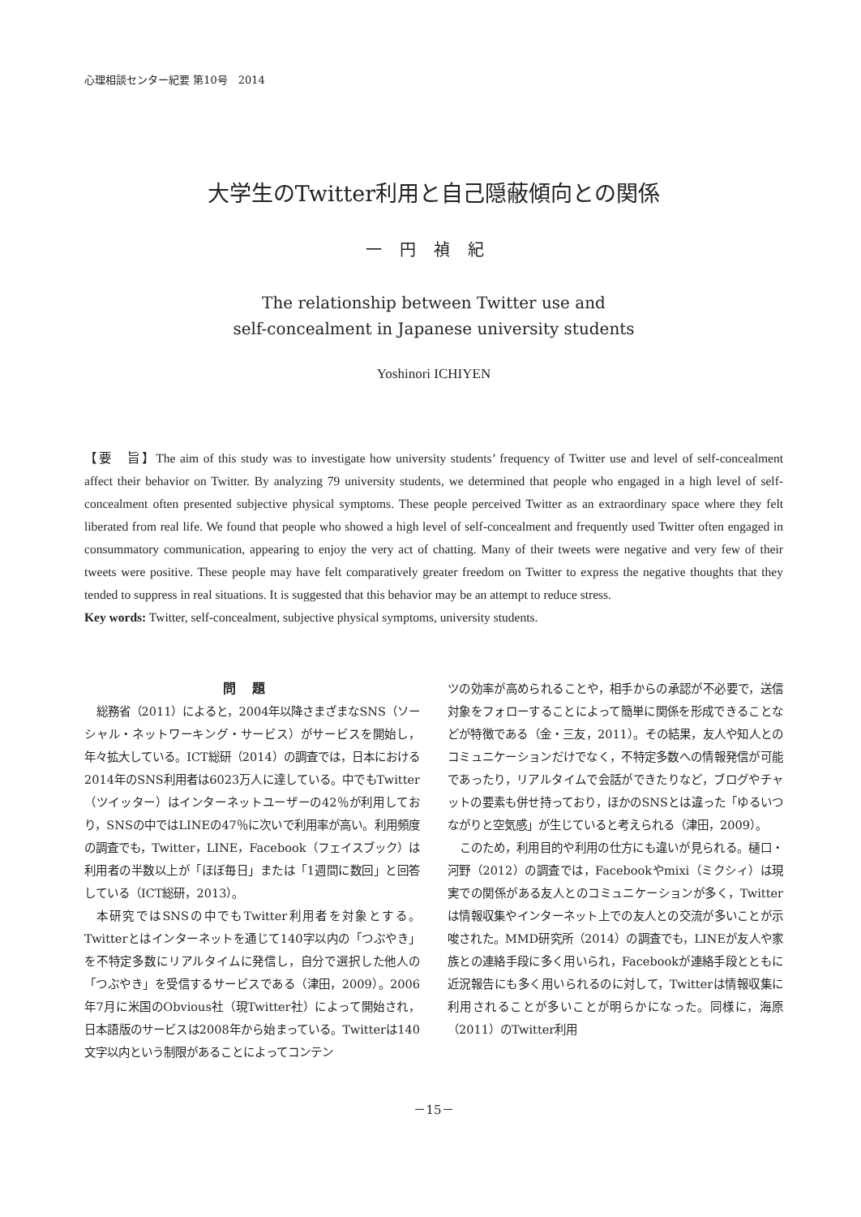心理相談センター紀要 第10号　2014
大学生のTwitter利用と自己隠蔽傾向との関係
一円禎紀
The relationship between Twitter use and
self-concealment in Japanese university students
Yoshinori ICHIYEN
【要　旨】The aim of this study was to investigate how university students’ frequency of Twitter use and level of self-concealment affect their behavior on Twitter. By analyzing 79 university students, we determined that people who engaged in a high level of self-concealment often presented subjective physical symptoms. These people perceived Twitter as an extraordinary space where they felt liberated from real life. We found that people who showed a high level of self-concealment and frequently used Twitter often engaged in consummatory communication, appearing to enjoy the very act of chatting. Many of their tweets were negative and very few of their tweets were positive. These people may have felt comparatively greater freedom on Twitter to express the negative thoughts that they tended to suppress in real situations. It is suggested that this behavior may be an attempt to reduce stress.
Key words: Twitter, self-concealment, subjective physical symptoms, university students.
問題
総務省（2011）によると，2004年以降さまざまなSNS（ソーシャル・ネットワーキング・サービス）がサービスを開始し，年々拡大している。ICT総研（2014）の調査では，日本における2014年のSNS利用者は6023万人に達している。中でもTwitter（ツイッター）はインターネットユーザーの42％が利用しており，SNSの中ではLINEの47％に次いで利用率が高い。利用頻度の調査でも，Twitter，LINE，Facebook（フェイスブック）は利用者の半数以上が「ほぼ毎日」または「1週間に数回」と回答している（ICT総研，2013）。
本研究ではSNSの中でもTwitter利用者を対象とする。Twitterとはインターネットを通じて140字以内の「つぶやき」を不特定多数にリアルタイムに発信し，自分で選択した他人の「つぶやき」を受信するサービスである（津田，2009）。2006年7月に米国のObvious社（現Twitter社）によって開始され，日本語版のサービスは2008年から始まっている。Twitterは140文字以内という制限があることによってコンテン
ツの効率が高められることや，相手からの承認が不必要で，送信対象をフォローすることによって簡単に関係を形成できることなどが特徴である（金・三友，2011）。その結果，友人や知人とのコミュニケーションだけでなく，不特定多数への情報発信が可能であったり，リアルタイムで会話ができたりなど，ブログやチャットの要素も併せ持っており，ほかのSNSとは違った「ゆるいつながりと空気感」が生じていると考えられる（津田，2009）。
このため，利用目的や利用の仕方にも違いが見られる。樋口・河野（2012）の調査では，Facebookやmixi（ミクシィ）は現実での関係がある友人とのコミュニケーションが多く，Twitterは情報収集やインターネット上での友人との交流が多いことが示唆された。MMD研究所（2014）の調査でも，LINEが友人や家族との連絡手段に多く用いられ，Facebookが連絡手段とともに近況報告にも多く用いられるのに対して，Twitterは情報収集に利用されることが多いことが明らかになった。同様に，海原（2011）のTwitter利用
－15－